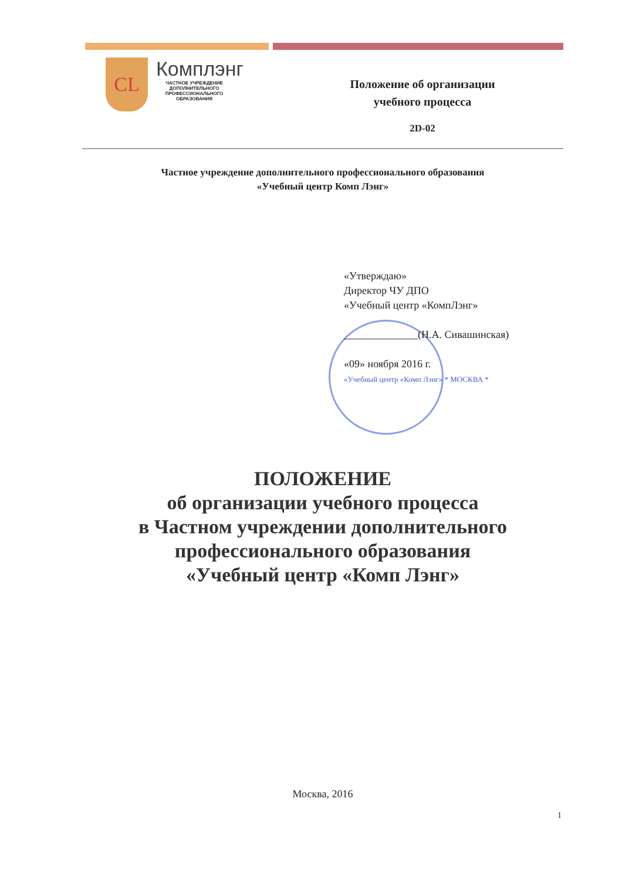CL
Комплэнг
ЧАСТНОЕ УЧРЕЖДЕНИЕ ДОПОЛНИТЕЛЬНОГО ПРОФЕССИОНАЛЬНОГО ОБРАЗОВАНИЯ
Положение об организации
учебного процесса
2D-02
Частное учреждение дополнительного профессионального образования
«Учебный центр Комп Лэнг»
«Утверждаю»
Директор ЧУ ДПО
«Учебный центр «КомпЛэнг»
______________(Н.А. Сивашинская)
«09» ноября 2016 г.
«Учебный центр «Комп Лэнг» * МОСКВА *
ПОЛОЖЕНИЕ
об организации учебного процесса
в Частном учреждении дополнительного
профессионального образования
«Учебный центр «Комп Лэнг»
Москва, 2016
1